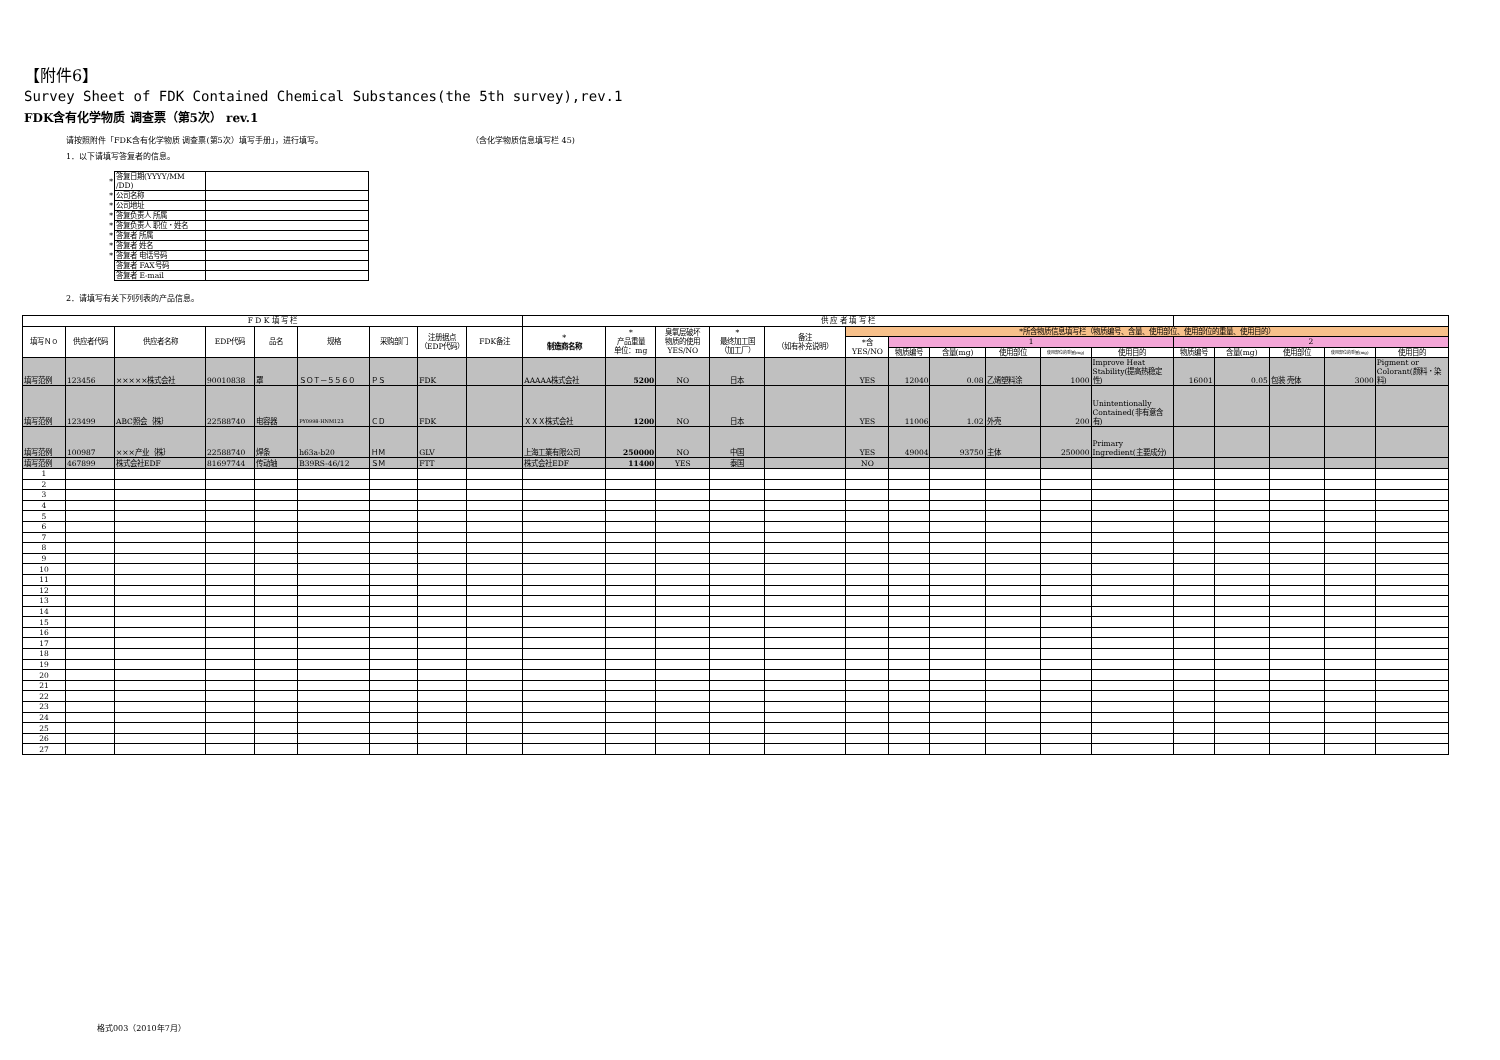【附件6】
Survey Sheet of FDK Contained Chemical Substances(the 5th survey),rev.1
FDK含有化学物质 调查票（第5次） rev.1
请按照附件「FDK含有化学物质 调查票(第5次）填写手册」，进行填写。 （含化学物质信息填写栏 45)
1．以下请填写答复者的信息。
| * | 答复日期(YYYY/MM /DD) | |
| * | 公司名称 | |
| * | 公司地址 | |
| * | 答复负责人 所属 | |
| * | 答复负责人 职位・姓名 | |
| * | 答复者 所属 | |
| * | 答复者 姓名 | |
| * | 答复者 电话号码 | |
| | 答复者 FAX号码 | |
| | 答复者 E-mail | |
2．请填写有关下列列表的产品信息。
| F D K 填 写 栏 | | | | | | | | | 供 应 者 填 写 栏 | | | | | | | | | | | | | | | |
| --- | --- | --- | --- | --- | --- | --- | --- | --- | --- | --- | --- | --- | --- | --- | --- | --- | --- | --- | --- | --- | --- | --- | --- | --- |
| 填写Ｎｏ | 供应者代码 | 供应者名称 | EDP代码 | 品名 | 规格 | 采购部门 | 注册据点 （EDP代码） | FDK备注 | * 制造商名称 | * 产品重量 单位：mg | 臭氧层破坏 物质的使用 YES/NO | * 最终加工国 （加工厂） | 备注 （如有补充说明） | *所含物质信息填写栏（物质编号、含量、使用部位、使用部位的重量、使用目的） | | | | | | | | | | |
| | | | | | | | | | | | | | | *含 YES/NO | 1 | | | | | 2 | | | | |
| | | | | | | | | | | | | | | | 物质编号 | 含量(mg) | 使用部位 | 使用部位的重量(mg) | 使用目的 | 物质编号 | 含量(mg) | 使用部位 | 使用部位的重量(mg) | 使用目的 |
| 填写范例 | 123456 | ×××××株式会社 | 90010838 | 罩 | ＳＯＴ－５５６０ | ＰＳ | FDK | | AAAAA株式会社 | 5200 | NO | 日本 | | YES | 12040 | 0.08 | 乙烯塑料涂 | 1000 | Improve Heat Stability(提高热稳定性) | 16001 | 0.05 | 包装 壳体 | 3000 | Pigment or Colorant(颜料・染料) |
| 填写范例 | 123499 | ABC照会｛株｝ | 22588740 | 电容器 | PY0998-HNM123 | ＣＤ | FDK | | ＸＸＸ株式会社 | 1200 | NO | 日本 | | YES | 11006 | 1.02 | 外壳 | 200 | Unintentionally Contained(非有意含有) | | | | | |
| 填写范例 | 100987 | ×××产业｛株｝ | 22588740 | 焊条 | h63a-b20 | ＨＭ | GLV | | 上海工業有限公司 | 250000 | NO | 中国 | | YES | 49004 | 93750 | 主体 | 250000 | Primary Ingredient(主要成分) | | | | | |
| 填写范例 | 467899 | 株式会社EDF | 81697744 | 传动轴 | B39RS-46/12 | ＳＭ | FTT | | 株式会社EDF | 11400 | YES | 泰国 | | NO | | | | | | | | | | |
| 1 | | | | | | | | | | | | | | | | | | | | | | | | |
| 2 | | | | | | | | | | | | | | | | | | | | | | | | |
| 3 | | | | | | | | | | | | | | | | | | | | | | | | |
| 4 | | | | | | | | | | | | | | | | | | | | | | | | |
| 5 | | | | | | | | | | | | | | | | | | | | | | | | |
| 6 | | | | | | | | | | | | | | | | | | | | | | | | |
| 7 | | | | | | | | | | | | | | | | | | | | | | | | |
| 8 | | | | | | | | | | | | | | | | | | | | | | | | |
| 9 | | | | | | | | | | | | | | | | | | | | | | | | |
| 10 | | | | | | | | | | | | | | | | | | | | | | | | |
| 11 | | | | | | | | | | | | | | | | | | | | | | | | |
| 12 | | | | | | | | | | | | | | | | | | | | | | | | |
| 13 | | | | | | | | | | | | | | | | | | | | | | | | |
| 14 | | | | | | | | | | | | | | | | | | | | | | | | |
| 15 | | | | | | | | | | | | | | | | | | | | | | | | |
| 16 | | | | | | | | | | | | | | | | | | | | | | | | |
| 17 | | | | | | | | | | | | | | | | | | | | | | | | |
| 18 | | | | | | | | | | | | | | | | | | | | | | | | |
| 19 | | | | | | | | | | | | | | | | | | | | | | | | |
| 20 | | | | | | | | | | | | | | | | | | | | | | | | |
| 21 | | | | | | | | | | | | | | | | | | | | | | | | |
| 22 | | | | | | | | | | | | | | | | | | | | | | | | |
| 23 | | | | | | | | | | | | | | | | | | | | | | | | |
| 24 | | | | | | | | | | | | | | | | | | | | | | | | |
| 25 | | | | | | | | | | | | | | | | | | | | | | | | |
| 26 | | | | | | | | | | | | | | | | | | | | | | | | |
| 27 | | | | | | | | | | | | | | | | | | | | | | | | |
格式003（2010年7月）